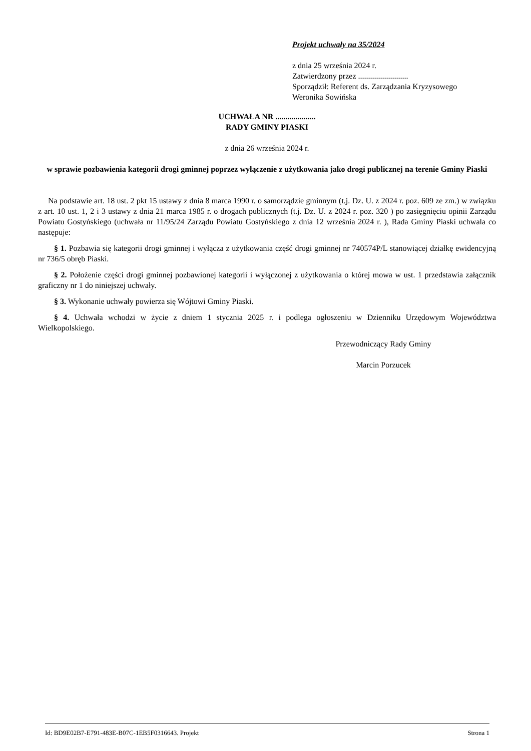Projekt uchwały na 35/2024
z dnia 25 września 2024 r.
Zatwierdzony przez .........................
Sporządził: Referent ds. Zarządzania Kryzysowego
Weronika Sowińska
UCHWAŁA NR ....................
RADY GMINY PIASKI
z dnia 26 września 2024 r.
w sprawie pozbawienia kategorii drogi gminnej poprzez wyłączenie z użytkowania jako drogi publicznej na terenie Gminy Piaski
Na podstawie art. 18 ust. 2 pkt 15 ustawy z dnia 8 marca 1990 r. o samorządzie gminnym (t.j. Dz. U. z 2024 r. poz. 609 ze zm.) w związku z art. 10 ust. 1, 2 i 3 ustawy z dnia 21 marca 1985 r. o drogach publicznych (t.j. Dz. U. z 2024 r. poz. 320 ) po zasięgnięciu opinii Zarządu Powiatu Gostyńskiego (uchwała nr 11/95/24 Zarządu Powiatu Gostyńskiego z dnia 12 września 2024 r. ), Rada Gminy Piaski uchwala co następuje:
§ 1. Pozbawia się kategorii drogi gminnej i wyłącza z użytkowania część drogi gminnej nr 740574P/L stanowiącej działkę ewidencyjną nr 736/5 obręb Piaski.
§ 2. Położenie części drogi gminnej pozbawionej kategorii i wyłączonej z użytkowania o której mowa w ust. 1 przedstawia załącznik graficzny nr 1 do niniejszej uchwały.
§ 3. Wykonanie uchwały powierza się Wójtowi Gminy Piaski.
§ 4. Uchwała wchodzi w życie z dniem 1 stycznia 2025 r. i podlega ogłoszeniu w Dzienniku Urzędowym Województwa Wielkopolskiego.
Przewodniczący Rady Gminy
Marcin Porzucek
Id: BD9E02B7-E791-483E-B07C-1EB5F0316643. Projekt Strona 1